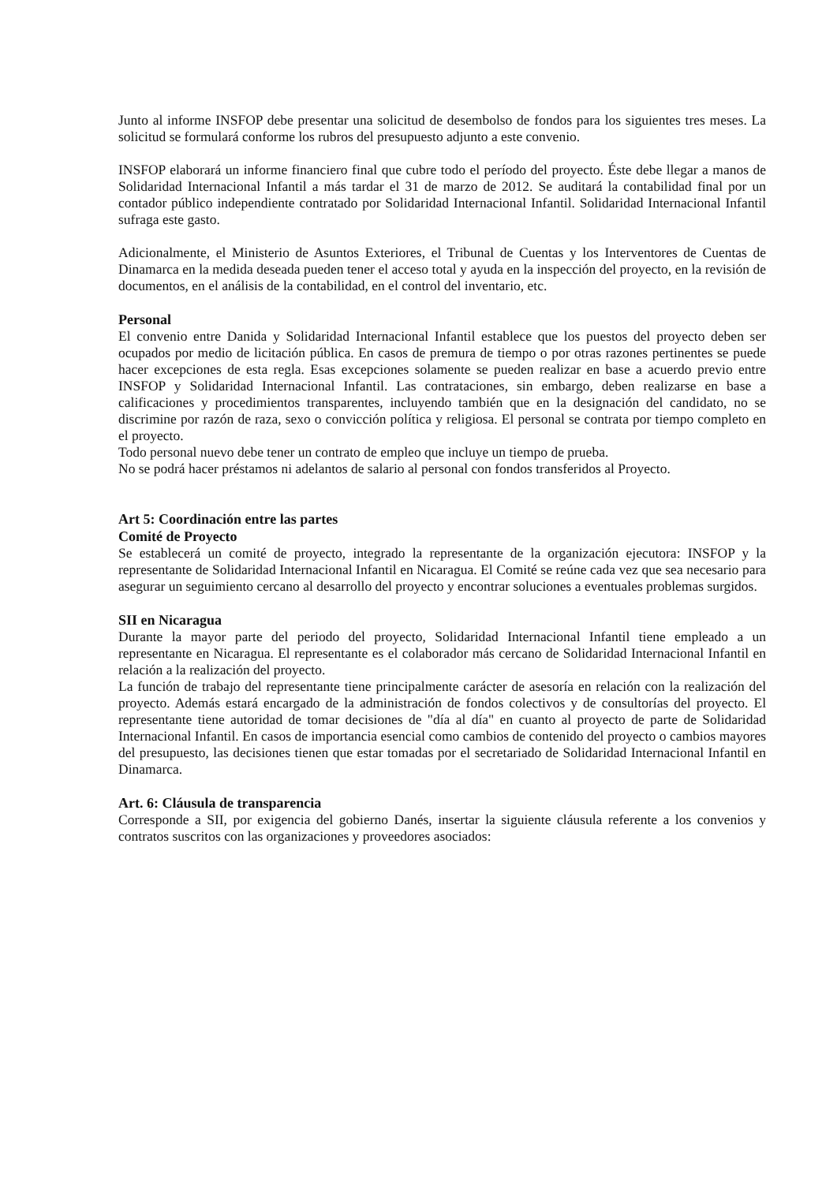Junto al informe INSFOP debe presentar una solicitud de desembolso de fondos para los siguientes tres meses. La solicitud se formulará conforme los rubros del presupuesto adjunto a este convenio.
INSFOP elaborará un informe financiero final que cubre todo el período del proyecto. Éste debe llegar a manos de Solidaridad Internacional Infantil a más tardar el 31 de marzo de 2012. Se auditará la contabilidad final por un contador público independiente contratado por Solidaridad Internacional Infantil. Solidaridad Internacional Infantil sufraga este gasto.
Adicionalmente, el Ministerio de Asuntos Exteriores, el Tribunal de Cuentas y los Interventores de Cuentas de Dinamarca en la medida deseada pueden tener el acceso total y ayuda en la inspección del proyecto, en la revisión de documentos, en el análisis de la contabilidad, en el control del inventario, etc.
Personal
El convenio entre Danida y Solidaridad Internacional Infantil establece que los puestos del proyecto deben ser ocupados por medio de licitación pública. En casos de premura de tiempo o por otras razones pertinentes se puede hacer excepciones de esta regla. Esas excepciones solamente se pueden realizar en base a acuerdo previo entre INSFOP y Solidaridad Internacional Infantil. Las contrataciones, sin embargo, deben realizarse en base a calificaciones y procedimientos transparentes, incluyendo también que en la designación del candidato, no se discrimine por razón de raza, sexo o convicción política y religiosa. El personal se contrata por tiempo completo en el proyecto.
Todo personal nuevo debe tener un contrato de empleo que incluye un tiempo de prueba.
No se podrá hacer préstamos ni adelantos de salario al personal con fondos transferidos al Proyecto.
Art 5: Coordinación entre las partes
Comité de Proyecto
Se establecerá un comité de proyecto, integrado la representante de la organización ejecutora: INSFOP y la representante de Solidaridad Internacional Infantil en Nicaragua. El Comité se reúne cada vez que sea necesario para asegurar un seguimiento cercano al desarrollo del proyecto y encontrar soluciones a eventuales problemas surgidos.
SII en Nicaragua
Durante la mayor parte del periodo del proyecto, Solidaridad Internacional Infantil tiene empleado a un representante en Nicaragua. El representante es el colaborador más cercano de Solidaridad Internacional Infantil en relación a la realización del proyecto.
La función de trabajo del representante tiene principalmente carácter de asesoría en relación con la realización del proyecto. Además estará encargado de la administración de fondos colectivos y de consultorías del proyecto. El representante tiene autoridad de tomar decisiones de "día al día" en cuanto al proyecto de parte de Solidaridad Internacional Infantil. En casos de importancia esencial como cambios de contenido del proyecto o cambios mayores del presupuesto, las decisiones tienen que estar tomadas por el secretariado de Solidaridad Internacional Infantil en Dinamarca.
Art. 6: Cláusula de transparencia
Corresponde a SII, por exigencia del gobierno Danés, insertar la siguiente cláusula referente a los convenios y contratos suscritos con las organizaciones y proveedores asociados: